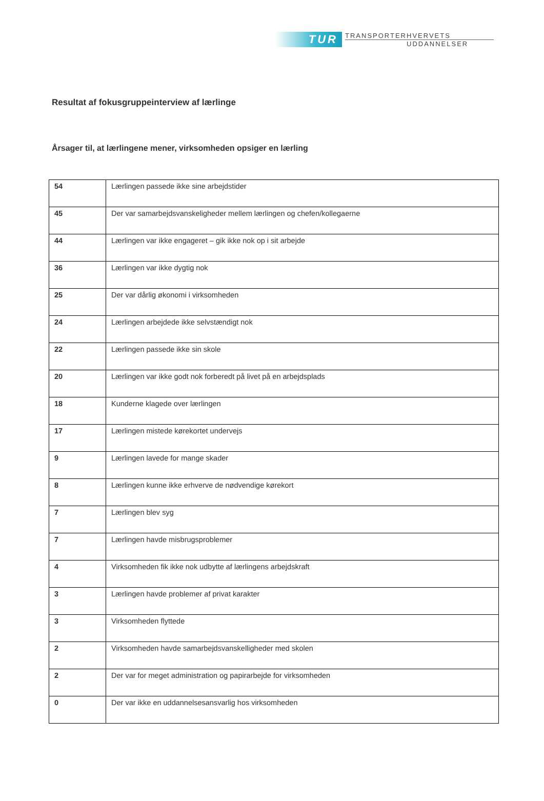TUR
TRANSPORTERHVERVETS
UDDANNELSER
Resultat af fokusgruppeinterview af lærlinge
Årsager til, at lærlingene mener, virksomheden opsiger en lærling
| 54 | Lærlingen passede ikke sine arbejdstider |
| 45 | Der var samarbejdsvanskeligheder mellem lærlingen og chefen/kollegaerne |
| 44 | Lærlingen var ikke engageret – gik ikke nok op i sit arbejde |
| 36 | Lærlingen var ikke dygtig nok |
| 25 | Der var dårlig økonomi i virksomheden |
| 24 | Lærlingen arbejdede ikke selvstændigt nok |
| 22 | Lærlingen passede ikke sin skole |
| 20 | Lærlingen var ikke godt nok forberedt på livet på en arbejdsplads |
| 18 | Kunderne klagede over lærlingen |
| 17 | Lærlingen mistede kørekortet undervejs |
| 9 | Lærlingen lavede for mange skader |
| 8 | Lærlingen kunne ikke erhverve de nødvendige kørekort |
| 7 | Lærlingen blev syg |
| 7 | Lærlingen havde misbrugsproblemer |
| 4 | Virksomheden fik ikke nok udbytte af lærlingens arbejdskraft |
| 3 | Lærlingen havde problemer af privat karakter |
| 3 | Virksomheden flyttede |
| 2 | Virksomheden havde samarbejdsvanskelligheder med skolen |
| 2 | Der var for meget administration og papirarbejde for virksomheden |
| 0 | Der var ikke en uddannelsesansvarlig hos virksomheden |